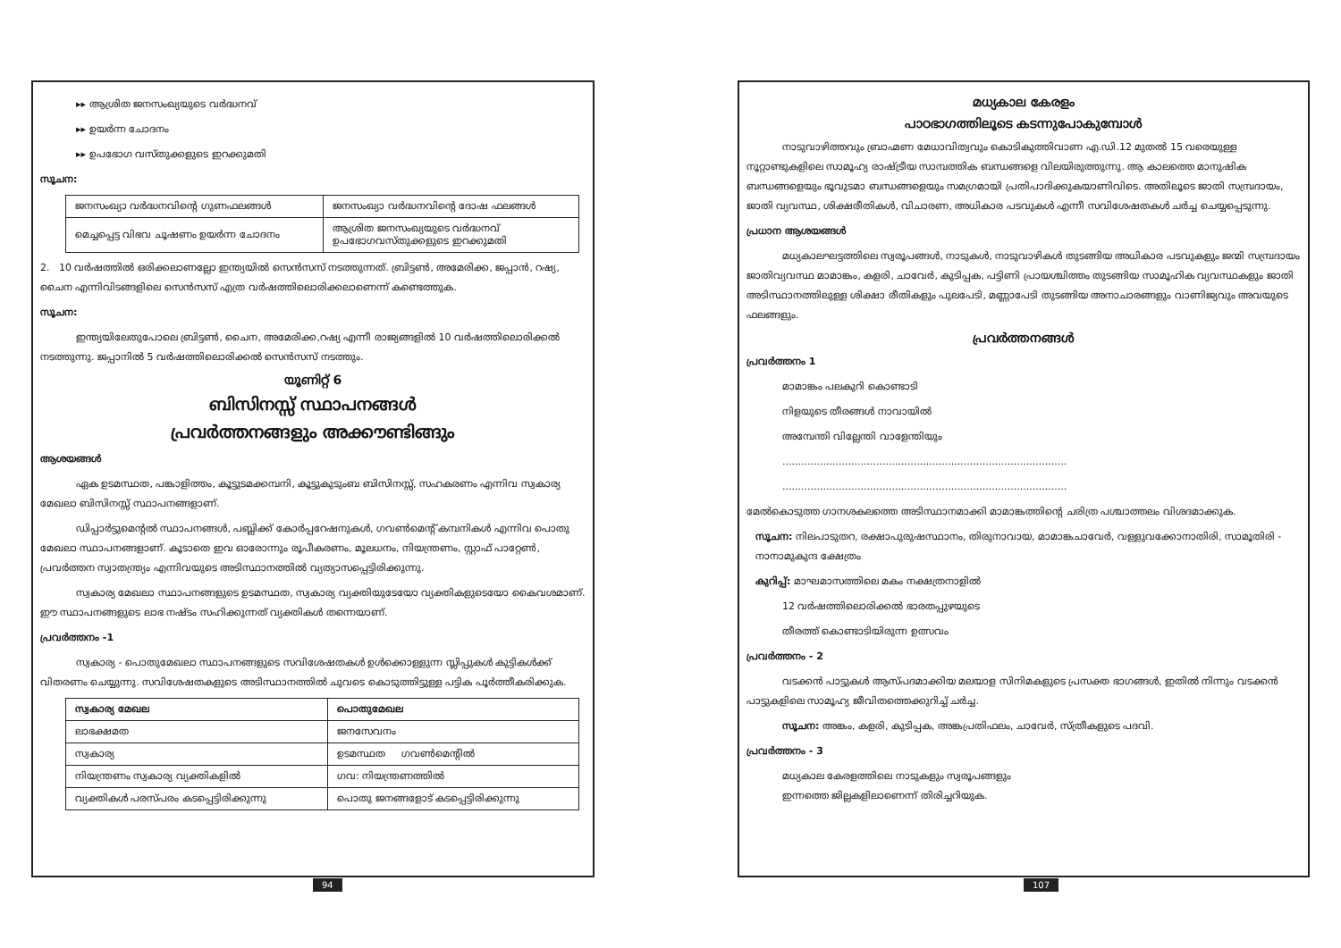▸▸ ആശ്രിത ജനസംഖ്യയുടെ വർദ്ധനവ്
▸▸ ഉയർന്ന ചോദനം
▸▸ ഉപഭോഗ വസ്തുക്കളുടെ ഇറക്കുമതി
സൂചന:
| ജനസംഖ്യാ വർദ്ധനവിന്റെ ഗുണഫലങ്ങൾ | ജനസംഖ്യാ വർദ്ധനവിന്റെ ദോഷ ഫലങ്ങൾ |
| മെച്ചപ്പെട്ട വിഭവ ചൂഷണം ഉയർന്ന ചോദനം | ആശ്രിത ജനസംഖ്യയുടെ വർദ്ധനവ് ഉപഭോഗവസ്തുക്കളുടെ ഇറക്കുമതി |
2. 10 വർഷത്തിൽ ഒരിക്കലാണല്ലോ ഇന്ത്യയിൽ സെൻസസ് നടത്തുന്നത്. ബ്രിട്ടൺ, അമേരിക്ക, ജപ്പാൻ, റഷ്യ, ചൈന എന്നിവിടങ്ങളിലെ സെൻസസ് എത്ര വർഷത്തിലൊരിക്കലാണെന്ന് കണ്ടെത്തുക.
സൂചന:
ഇന്ത്യയിലേതുപോലെ ബ്രിട്ടൺ, ചൈന, അമേരിക്ക,റഷ്യ എന്നീ രാജ്യങ്ങളിൽ 10 വർഷത്തിലൊരിക്കൽ നടത്തുന്നു. ജപ്പാനിൽ 5 വർഷത്തിലൊരിക്കൽ സെൻസസ് നടത്തും.
യൂണിറ്റ് 6
ബിസിനസ്സ് സ്ഥാപനങ്ങൾ
പ്രവർത്തനങ്ങളും അക്കൗണ്ടിങ്ങും
ആശയങ്ങൾ
ഏക ഉടമസ്ഥത, പങ്കാളിത്തം, കൂട്ടുടമക്കമ്പനി, കൂട്ടുകുടുംബ ബിസിനസ്സ്, സഹകരണം എന്നിവ സ്വകാര്യ മേഖലാ ബിസിനസ്സ് സ്ഥാപനങ്ങളാണ്.
ഡിപ്പാർട്ടുമെന്റൽ സ്ഥാപനങ്ങൾ, പബ്ലിക്ക് കോർപ്പറേഷനുകൾ, ഗവൺമെന്റ് കമ്പനികൾ എന്നിവ പൊതു മേഖലാ സ്ഥാപനങ്ങളാണ്. കൂടാതെ ഇവ ഓരോന്നും രൂപീകരണം, മൂലധനം, നിയന്ത്രണം, സ്റ്റാഫ് പാറ്റേൺ, പ്രവർത്തന സ്വാതന്ത്ര്യം എന്നിവയുടെ അടിസ്ഥാനത്തിൽ വ്യത്യാസപ്പെട്ടിരിക്കുന്നു.
സ്വകാര്യ മേഖലാ സ്ഥാപനങ്ങളുടെ ഉടമസ്ഥത, സ്വകാര്യ വ്യക്തിയുടേയോ വ്യക്തികളുടെയോ കൈവശമാണ്. ഈ സ്ഥാപനങ്ങളുടെ ലാഭ നഷ്ടം സഹിക്കുന്നത് വ്യക്തികൾ തന്നെയാണ്.
പ്രവർത്തനം -1
സ്വകാര്യ - പൊതുമേഖലാ സ്ഥാപനങ്ങളുടെ സവിശേഷതകൾ ഉൾക്കൊള്ളുന്ന സ്ലിപ്പുകൾ കുട്ടികൾക്ക് വിതരണം ചെയ്യുന്നു. സവിശേഷതകളുടെ അടിസ്ഥാനത്തിൽ ചുവടെ കൊടുത്തിട്ടുള്ള പട്ടിക പൂർത്തീകരിക്കുക.
| സ്വകാര്യ മേഖല | പൊതുമേഖല |
| --- | --- |
| ലാഭക്ഷമത | ജനസേവനം |
| സ്വകാര്യ | ഉടമസ്ഥത ഗവൺമെന്റിൽ |
| നിയന്ത്രണം സ്വകാര്യ വ്യക്തികളിൽ | ഗവ: നിയന്ത്രണത്തിൽ |
| വ്യക്തികൾ പരസ്പരം കടപ്പെട്ടിരിക്കുന്നു | പൊതു ജനങ്ങളോട് കടപ്പെട്ടിരിക്കുന്നു |
94
മധ്യകാല കേരളം
പാഠഭാഗത്തിലൂടെ കടന്നുപോകുമ്പോൾ
നാടുവാഴിത്തവും ബ്രാഹ്മണ മേധാവിത്വവും കൊടികുത്തിവാണ എ.ഡി.12 മുതൽ 15 വരെയുള്ള നൂറ്റാണ്ടുകളിലെ സാമൂഹ്യ രാഷ്ട്രീയ സാമ്പത്തിക ബന്ധങ്ങളെ വിലയിരുത്തുന്നു. ആ കാലത്തെ മാനുഷിക ബന്ധങ്ങളെയും ഭൂവുടമാ ബന്ധങ്ങളെയും സമഗ്രമായി പ്രതിപാദിക്കുകയാണിവിടെ. അതിലൂടെ ജാതി സമ്പ്രദായം, ജാതി വ്യവസ്ഥ, ശിക്ഷരീതികൾ, വിചാരണ, അധികാര പടവുകൾ എന്നീ സവിശേഷതകൾ ചർച്ച ചെയ്യപ്പെടുന്നു.
പ്രധാന ആശയങ്ങൾ
മധ്യകാലഘട്ടത്തിലെ സ്വരൂപങ്ങൾ, നാടുകൾ, നാടുവാഴികൾ തുടങ്ങിയ അധികാര പടവുകളും ജന്മി സമ്പ്രദായം ജാതിവ്യവസ്ഥ മാമാങ്കം, കളരി, ചാവേർ, കുടിപ്പക, പട്ടിണി പ്രായശ്ചിത്തം തുടങ്ങിയ സാമൂഹിക വ്യവസ്ഥകളും ജാതി അടിസ്ഥാനത്തിലുള്ള ശിക്ഷാ രീതികളും പുലപേടി, മണ്ണാപേടി തുടങ്ങിയ അനാചാരങ്ങളും വാണിജ്യവും അവയുടെ ഫലങ്ങളും.
പ്രവർത്തനങ്ങൾ
പ്രവർത്തനം 1
മാമാങ്കം പലകുറി കൊണ്ടാടി
നിളയുടെ തീരങ്ങൾ നാവായിൽ
അമ്പേന്തി വില്ലേന്തി വാളേന്തിയും
...........................................................................................
...........................................................................................
മേൽകൊടുത്ത ഗാനശകലത്തെ അടിസ്ഥാനമാക്കി മാമാങ്കത്തിന്റെ ചരിത്ര പശ്ചാത്തലം വിശദമാക്കുക.
സൂചന: നിലപാടുതറ, രക്ഷാപുരുഷസ്ഥാനം, തിരുനാവായ, മാമാങ്കചാവേർ, വള്ളുവക്കോനാതിരി, സാമൂതിരി - നാനാമുകുന്ദ ക്ഷേത്രം
കുറിപ്പ്: മാഘമാസത്തിലെ മകം നക്ഷത്രനാളിൽ
12 വർഷത്തിലൊരിക്കൽ ഭാരതപ്പുഴയുടെ
തീരത്ത് കൊണ്ടാടിയിരുന്ന ഉത്സവം
പ്രവർത്തനം - 2
വടക്കൻ പാട്ടുകൾ ആസ്പദമാക്കിയ മലയാള സിനിമകളുടെ പ്രസക്ത ഭാഗങ്ങൾ, ഇതിൽ നിന്നും വടക്കൻ പാട്ടുകളിലെ സാമൂഹ്യ ജീവിതത്തെക്കുറിച്ച് ചർച്ച.
സൂചന: അങ്കം, കളരി, കുടിപ്പക, അങ്കപ്രതിഫലം, ചാവേർ, സ്ത്രീകളുടെ പദവി.
പ്രവർത്തനം - 3
മധ്യകാല കേരളത്തിലെ നാടുകളും സ്വരൂപങ്ങളും
ഇന്നത്തെ ജില്ലകളിലാണെന്ന് തിരിച്ചറിയുക.
107